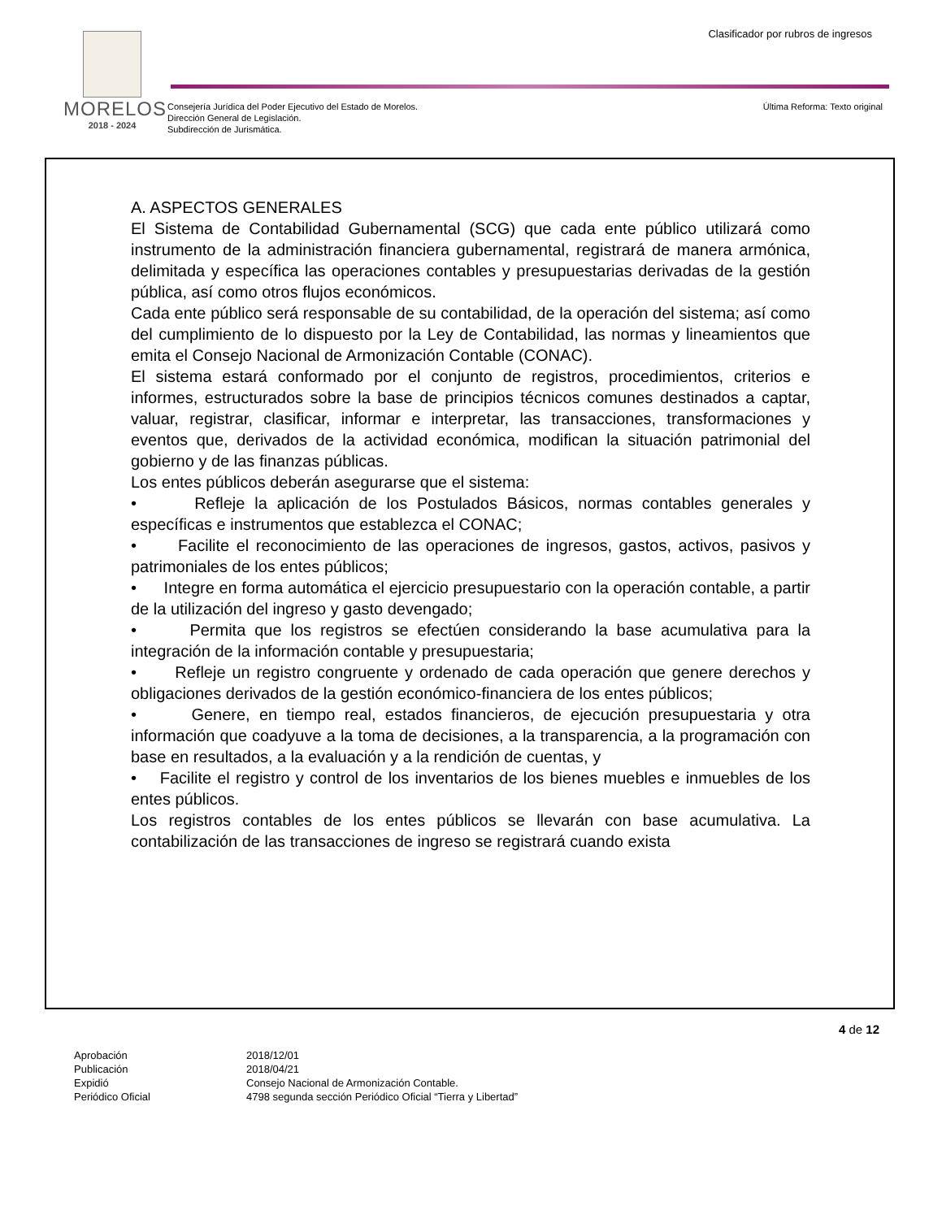Clasificador por rubros de ingresos
MORELOS
2018 - 2024
Consejería Jurídica del Poder Ejecutivo del Estado de Morelos.
Dirección General de Legislación.
Subdirección de Jurismática.
Última Reforma: Texto original
A. ASPECTOS GENERALES
El Sistema de Contabilidad Gubernamental (SCG) que cada ente público utilizará como instrumento de la administración financiera gubernamental, registrará de manera armónica, delimitada y específica las operaciones contables y presupuestarias derivadas de la gestión pública, así como otros flujos económicos.
Cada ente público será responsable de su contabilidad, de la operación del sistema; así como del cumplimiento de lo dispuesto por la Ley de Contabilidad, las normas y lineamientos que emita el Consejo Nacional de Armonización Contable (CONAC).
El sistema estará conformado por el conjunto de registros, procedimientos, criterios e informes, estructurados sobre la base de principios técnicos comunes destinados a captar, valuar, registrar, clasificar, informar e interpretar, las transacciones, transformaciones y eventos que, derivados de la actividad económica, modifican la situación patrimonial del gobierno y de las finanzas públicas.
Los entes públicos deberán asegurarse que el sistema:
• Refleje la aplicación de los Postulados Básicos, normas contables generales y específicas e instrumentos que establezca el CONAC;
• Facilite el reconocimiento de las operaciones de ingresos, gastos, activos, pasivos y patrimoniales de los entes públicos;
• Integre en forma automática el ejercicio presupuestario con la operación contable, a partir de la utilización del ingreso y gasto devengado;
• Permita que los registros se efectúen considerando la base acumulativa para la integración de la información contable y presupuestaria;
• Refleje un registro congruente y ordenado de cada operación que genere derechos y obligaciones derivados de la gestión económico-financiera de los entes públicos;
• Genere, en tiempo real, estados financieros, de ejecución presupuestaria y otra información que coadyuve a la toma de decisiones, a la transparencia, a la programación con base en resultados, a la evaluación y a la rendición de cuentas, y
• Facilite el registro y control de los inventarios de los bienes muebles e inmuebles de los entes públicos.
Los registros contables de los entes públicos se llevarán con base acumulativa. La contabilización de las transacciones de ingreso se registrará cuando exista
4 de 12
Aprobación
2018/12/01
Publicación
2018/04/21
Expidió
Consejo Nacional de Armonización Contable.
Periódico Oficial
4798 segunda sección Periódico Oficial “Tierra y Libertad”